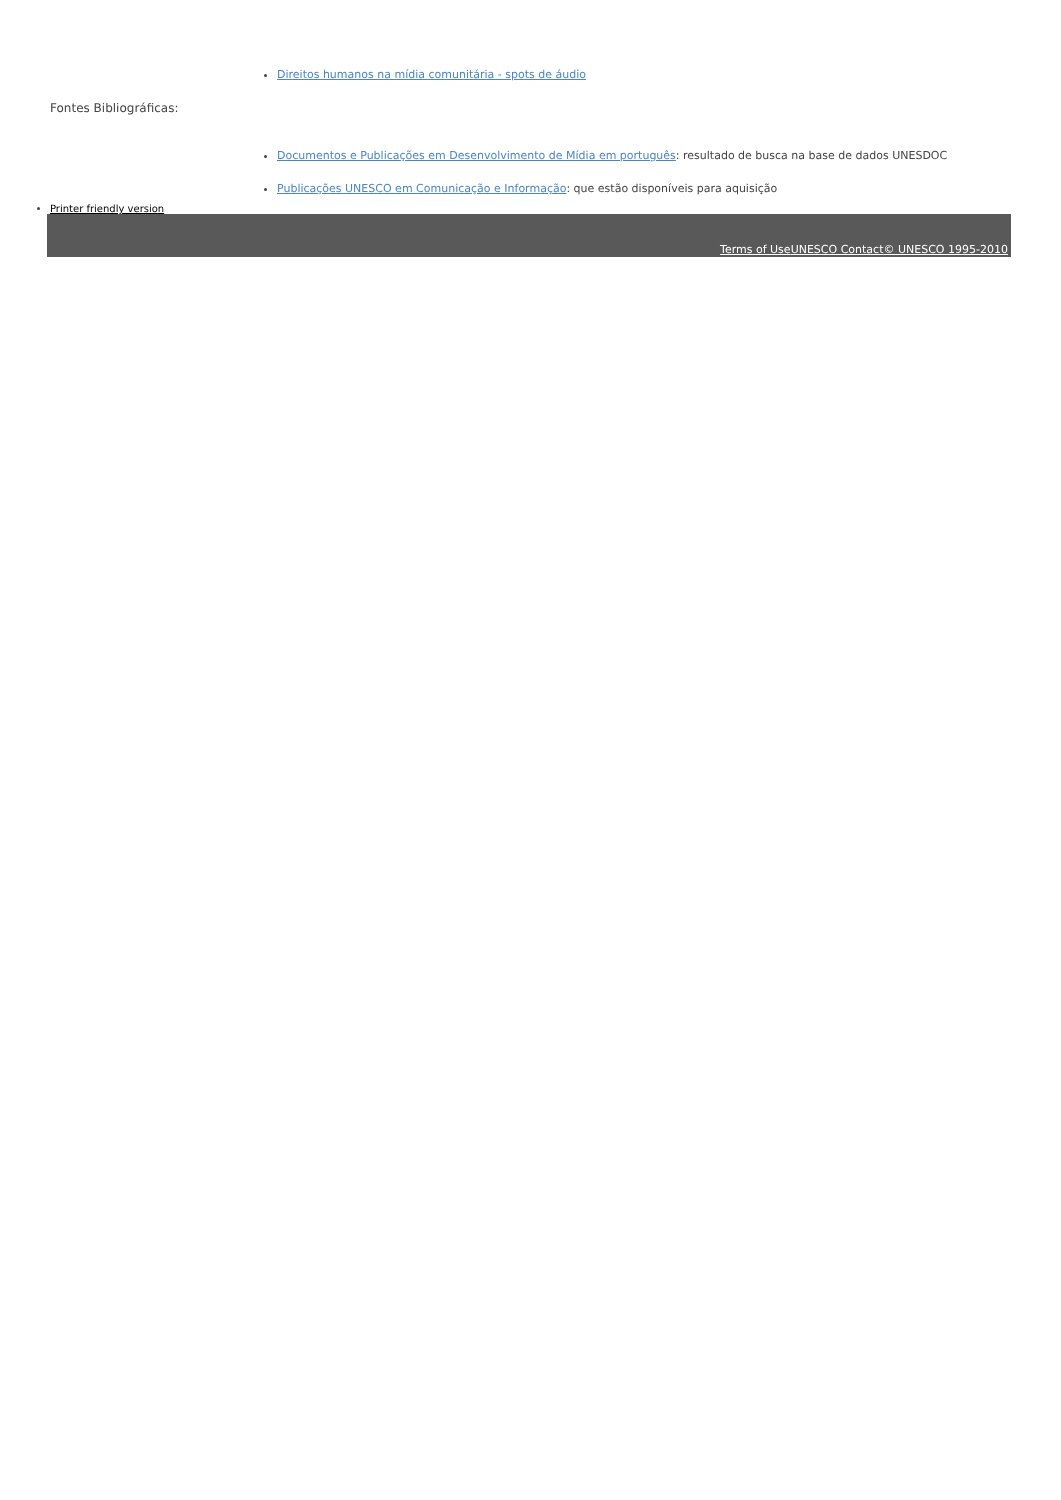Direitos humanos na mídia comunitária - spots de áudio
Fontes Bibliográficas:
Documentos e Publicações em Desenvolvimento de Mídia em português: resultado de busca na base de dados UNESDOC
Publicações UNESCO em Comunicação e Informação: que estão disponíveis para aquisição
Printer friendly version
Terms of Use UNESCO Contact© UNESCO 1995-2010